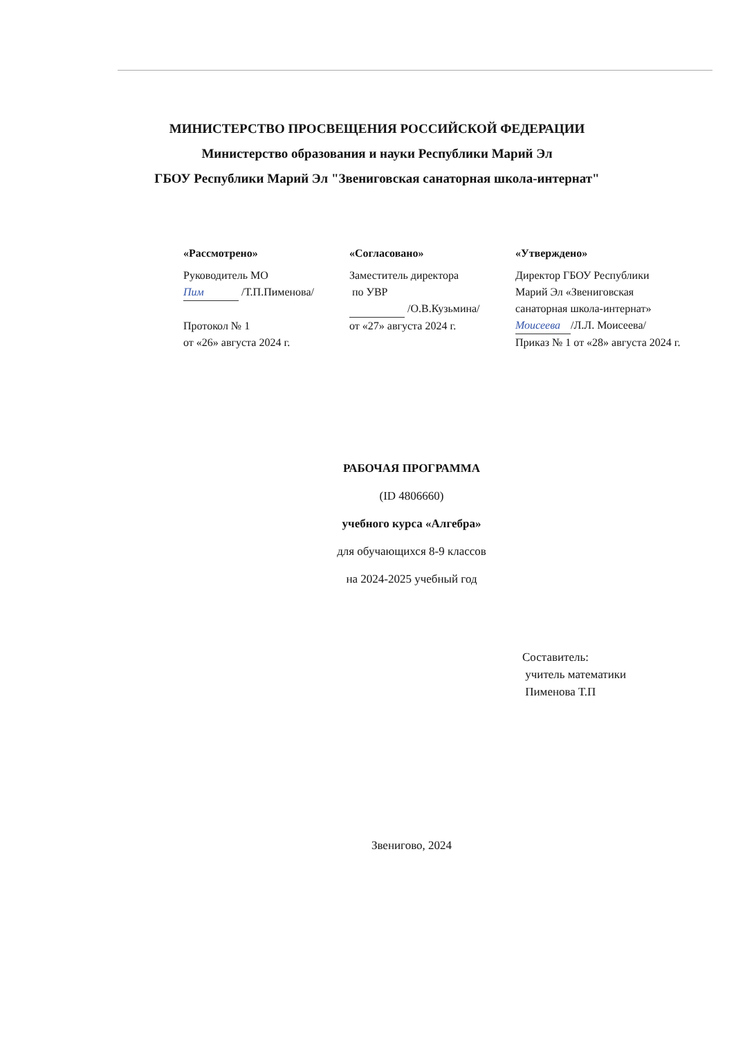МИНИСТЕРСТВО ПРОСВЕЩЕНИЯ РОССИЙСКОЙ ФЕДЕРАЦИИ
Министерство образования и науки Республики Марий Эл
ГБОУ Республики Марий Эл "Звениговская санаторная школа-интернат"
«Рассмотрено»
Руководитель МО
Пим /Т.П.Пименова/
Протокол № 1
от «26» августа 2024 г.
«Согласовано»
Заместитель директора
по УВР
/О.В.Кузьмина/
от «27» августа 2024 г.
«Утверждено»
Директор ГБОУ Республики Марий Эл «Звениговская санаторная школа-интернат»
Моисеева /Л.Л. Моисеева/
Приказ № 1 от «28» августа 2024 г.
РАБОЧАЯ ПРОГРАММА
(ID 4806660)
учебного курса «Алгебра»
для обучающихся 8-9 классов
на 2024-2025 учебный год
Составитель:
учитель математики
Пименова Т.П
Звенигово, 2024